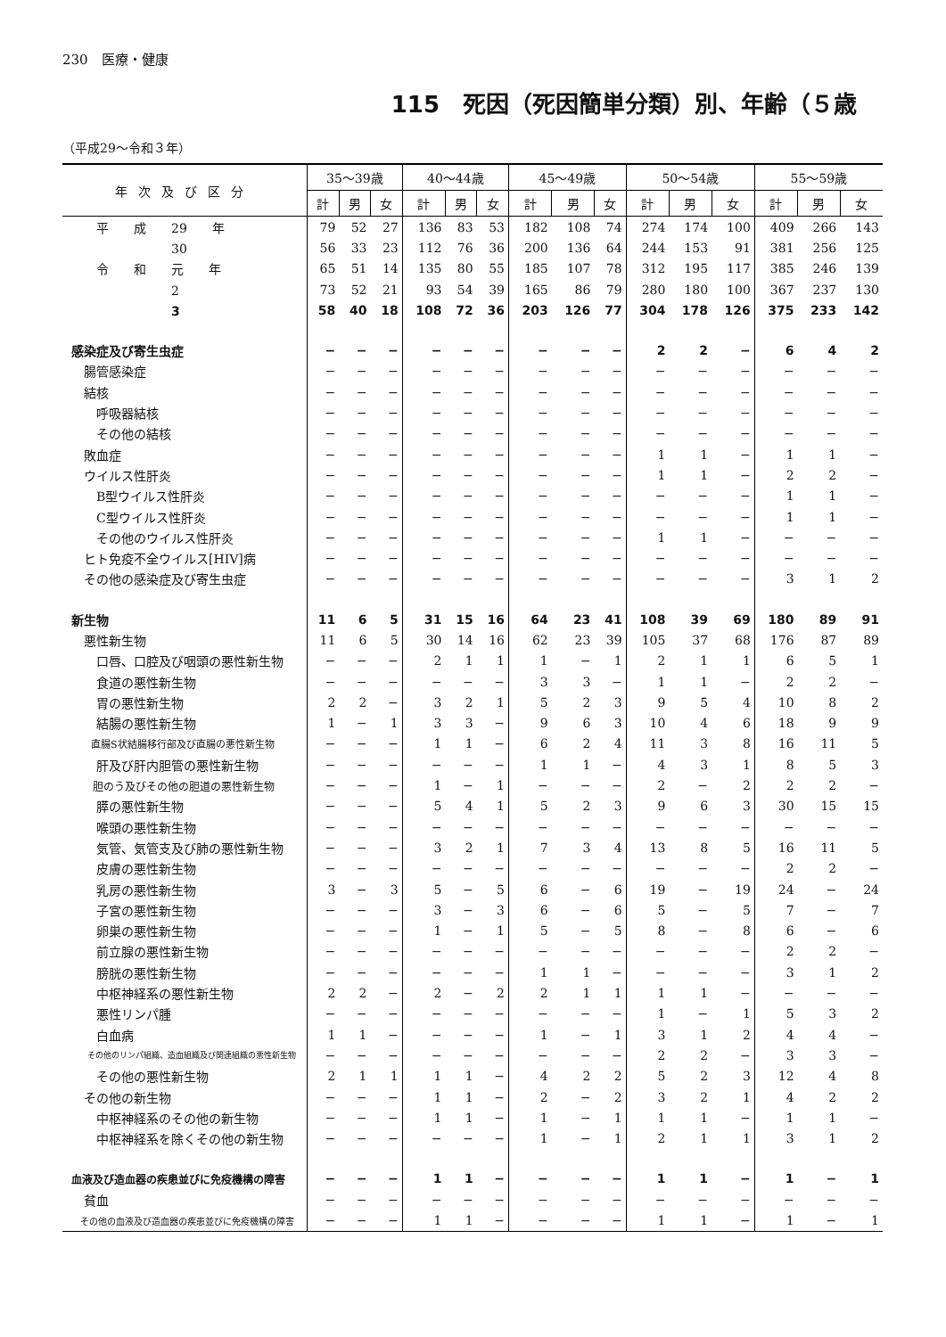230　医療・健康
115　死因（死因簡単分類）別、年齢（５歳
（平成29～令和３年）
| 年次及び区分 | 35～39歳 | | | 40～44歳 | | | 45～49歳 | | | 50～54歳 | | | 55～59歳 | | |
| --- | --- | --- | --- | --- | --- | --- | --- | --- | --- | --- | --- | --- | --- | --- | --- |
| | 計 | 男 | 女 | 計 | 男 | 女 | 計 | 男 | 女 | 計 | 男 | 女 | 計 | 男 | 女 |
| 平 成 29 年 | 79 | 52 | 27 | 136 | 83 | 53 | 182 | 108 | 74 | 274 | 174 | 100 | 409 | 266 | 143 |
| 30 | 56 | 33 | 23 | 112 | 76 | 36 | 200 | 136 | 64 | 244 | 153 | 91 | 381 | 256 | 125 |
| 令 和 元 年 | 65 | 51 | 14 | 135 | 80 | 55 | 185 | 107 | 78 | 312 | 195 | 117 | 385 | 246 | 139 |
| 2 | 73 | 52 | 21 | 93 | 54 | 39 | 165 | 86 | 79 | 280 | 180 | 100 | 367 | 237 | 130 |
| 3 | 58 | 40 | 18 | 108 | 72 | 36 | 203 | 126 | 77 | 304 | 178 | 126 | 375 | 233 | 142 |
| 感染症及び寄生虫症 | − | − | − | − | − | − | − | − | − | 2 | 2 | − | 6 | 4 | 2 |
| 腸管感染症 | − | − | − | − | − | − | − | − | − | − | − | − | − | − | − |
| 結核 | − | − | − | − | − | − | − | − | − | − | − | − | − | − | − |
| 呼吸器結核 | − | − | − | − | − | − | − | − | − | − | − | − | − | − | − |
| その他の結核 | − | − | − | − | − | − | − | − | − | − | − | − | − | − | − |
| 敗血症 | − | − | − | − | − | − | − | − | − | 1 | 1 | − | 1 | 1 | − |
| ウイルス性肝炎 | − | − | − | − | − | − | − | − | − | 1 | 1 | − | 2 | 2 | − |
| B型ウイルス性肝炎 | − | − | − | − | − | − | − | − | − | − | − | − | 1 | 1 | − |
| C型ウイルス性肝炎 | − | − | − | − | − | − | − | − | − | − | − | − | 1 | 1 | − |
| その他のウイルス性肝炎 | − | − | − | − | − | − | − | − | − | 1 | 1 | − | − | − | − |
| ヒト免疫不全ウイルス[HIV]病 | − | − | − | − | − | − | − | − | − | − | − | − | − | − | − |
| その他の感染症及び寄生虫症 | − | − | − | − | − | − | − | − | − | − | − | − | 3 | 1 | 2 |
| 新生物 | 11 | 6 | 5 | 31 | 15 | 16 | 64 | 23 | 41 | 108 | 39 | 69 | 180 | 89 | 91 |
| 悪性新生物 | 11 | 6 | 5 | 30 | 14 | 16 | 62 | 23 | 39 | 105 | 37 | 68 | 176 | 87 | 89 |
| 口唇、口腔及び咽頭の悪性新生物 | − | − | − | 2 | 1 | 1 | 1 | − | 1 | 2 | 1 | 1 | 6 | 5 | 1 |
| 食道の悪性新生物 | − | − | − | − | − | − | 3 | 3 | − | 1 | 1 | − | 2 | 2 | − |
| 胃の悪性新生物 | 2 | 2 | − | 3 | 2 | 1 | 5 | 2 | 3 | 9 | 5 | 4 | 10 | 8 | 2 |
| 結腸の悪性新生物 | 1 | − | 1 | 3 | 3 | − | 9 | 6 | 3 | 10 | 4 | 6 | 18 | 9 | 9 |
| 直腸S状結腸移行部及び直腸の悪性新生物 | − | − | − | 1 | 1 | − | 6 | 2 | 4 | 11 | 3 | 8 | 16 | 11 | 5 |
| 肝及び肝内胆管の悪性新生物 | − | − | − | − | − | − | 1 | 1 | − | 4 | 3 | 1 | 8 | 5 | 3 |
| 胆のう及びその他の胆道の悪性新生物 | − | − | − | 1 | − | 1 | − | − | − | 2 | − | 2 | 2 | 2 | − |
| 膵の悪性新生物 | − | − | − | 5 | 4 | 1 | 5 | 2 | 3 | 9 | 6 | 3 | 30 | 15 | 15 |
| 喉頭の悪性新生物 | − | − | − | − | − | − | − | − | − | − | − | − | − | − | − |
| 気管、気管支及び肺の悪性新生物 | − | − | − | 3 | 2 | 1 | 7 | 3 | 4 | 13 | 8 | 5 | 16 | 11 | 5 |
| 皮膚の悪性新生物 | − | − | − | − | − | − | − | − | − | − | − | − | 2 | 2 | − |
| 乳房の悪性新生物 | 3 | − | 3 | 5 | − | 5 | 6 | − | 6 | 19 | − | 19 | 24 | − | 24 |
| 子宮の悪性新生物 | − | − | − | 3 | − | 3 | 6 | − | 6 | 5 | − | 5 | 7 | − | 7 |
| 卵巣の悪性新生物 | − | − | − | 1 | − | 1 | 5 | − | 5 | 8 | − | 8 | 6 | − | 6 |
| 前立腺の悪性新生物 | − | − | − | − | − | − | − | − | − | − | − | − | 2 | 2 | − |
| 膀胱の悪性新生物 | − | − | − | − | − | − | 1 | 1 | − | − | − | − | 3 | 1 | 2 |
| 中枢神経系の悪性新生物 | 2 | 2 | − | 2 | − | 2 | 2 | 1 | 1 | 1 | 1 | − | − | − | − |
| 悪性リンパ腫 | − | − | − | − | − | − | − | − | − | 1 | − | 1 | 5 | 3 | 2 |
| 白血病 | 1 | 1 | − | − | − | − | 1 | − | 1 | 3 | 1 | 2 | 4 | 4 | − |
| その他のリンパ組織、造血組織及び関連組織の悪性新生物 | − | − | − | − | − | − | − | − | − | 2 | 2 | − | 3 | 3 | − |
| その他の悪性新生物 | 2 | 1 | 1 | 1 | 1 | − | 4 | 2 | 2 | 5 | 2 | 3 | 12 | 4 | 8 |
| その他の新生物 | − | − | − | 1 | 1 | − | 2 | − | 2 | 3 | 2 | 1 | 4 | 2 | 2 |
| 中枢神経系のその他の新生物 | − | − | − | 1 | 1 | − | 1 | − | 1 | 1 | 1 | − | 1 | 1 | − |
| 中枢神経系を除くその他の新生物 | − | − | − | − | − | − | 1 | − | 1 | 2 | 1 | 1 | 3 | 1 | 2 |
| 血液及び造血器の疾患並びに免疫機構の障害 | − | − | − | 1 | 1 | − | − | − | − | 1 | 1 | − | 1 | − | 1 |
| 貧血 | − | − | − | − | − | − | − | − | − | − | − | − | − | − | − |
| その他の血液及び造血器の疾患並びに免疫機構の障害 | − | − | − | 1 | 1 | − | − | − | − | 1 | 1 | − | 1 | − | 1 |